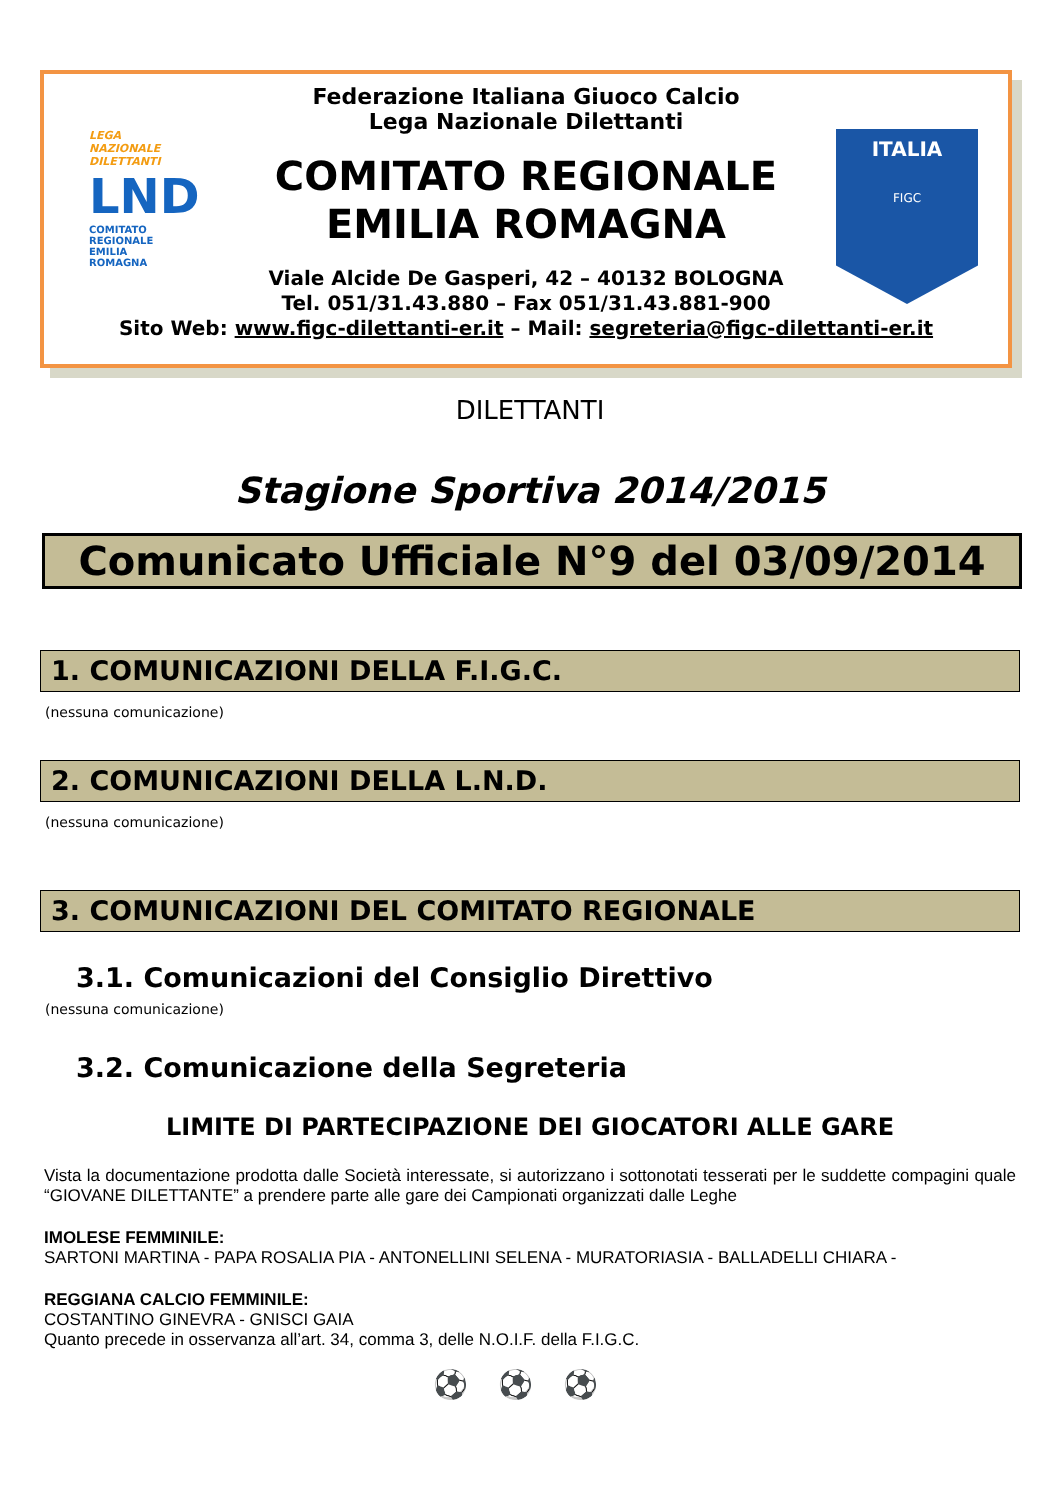LEGA
NAZIONALE
DILETTANTI
LND
COMITATO
REGIONALE
EMILIA
ROMAGNA
ITALIA
FIGC
Federazione Italiana Giuoco Calcio
Lega Nazionale Dilettanti
COMITATO REGIONALE
EMILIA ROMAGNA
Viale Alcide De Gasperi, 42 – 40132 BOLOGNA
Tel. 051/31.43.880 – Fax 051/31.43.881-900
Sito Web: www.figc-dilettanti-er.it – Mail: segreteria@figc-dilettanti-er.it
DILETTANTI
Stagione Sportiva 2014/2015
Comunicato Ufficiale N°9 del 03/09/2014
1. COMUNICAZIONI DELLA F.I.G.C.
(nessuna comunicazione)
2. COMUNICAZIONI DELLA L.N.D.
(nessuna comunicazione)
3. COMUNICAZIONI DEL COMITATO REGIONALE
3.1. Comunicazioni del Consiglio Direttivo
(nessuna comunicazione)
3.2. Comunicazione della Segreteria
LIMITE DI PARTECIPAZIONE DEI GIOCATORI ALLE GARE
Vista la documentazione prodotta dalle Società interessate, si autorizzano i sottonotati tesserati per le suddette compagini quale “GIOVANE DILETTANTE” a prendere parte alle gare dei Campionati organizzati dalle Leghe
IMOLESE FEMMINILE:
SARTONI MARTINA - PAPA ROSALIA PIA - ANTONELLINI SELENA - MURATORIASIA - BALLADELLI CHIARA -
REGGIANA CALCIO FEMMINILE:
COSTANTINO GINEVRA - GNISCI GAIA
Quanto precede in osservanza all’art. 34, comma 3, delle N.O.I.F. della F.I.G.C.
⚽⚽⚽